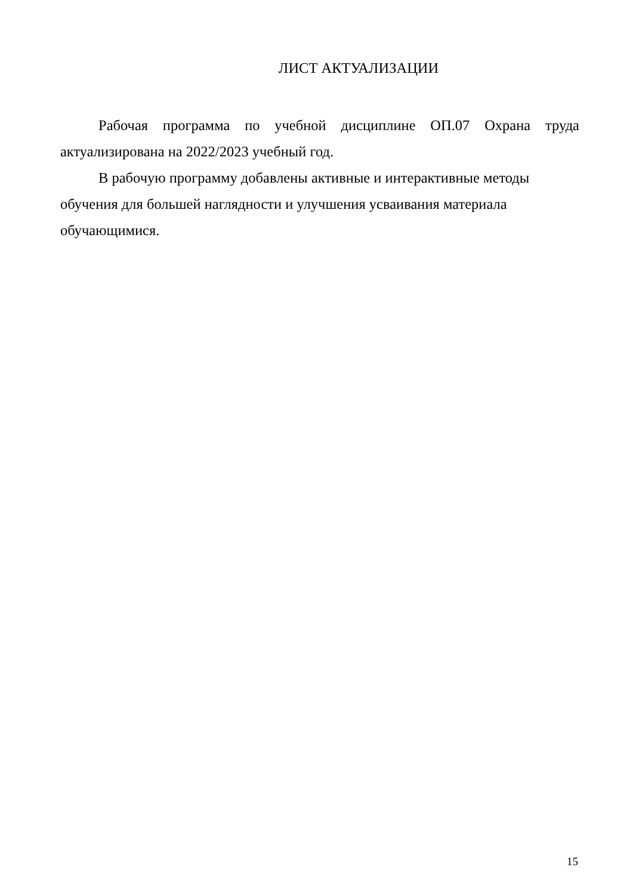ЛИСТ АКТУАЛИЗАЦИИ
Рабочая программа по учебной дисциплине ОП.07 Охрана труда актуализирована на 2022/2023 учебный год.
В рабочую программу добавлены активные и интерактивные методы
обучения для большей наглядности и улучшения усваивания материала
обучающимися.
15